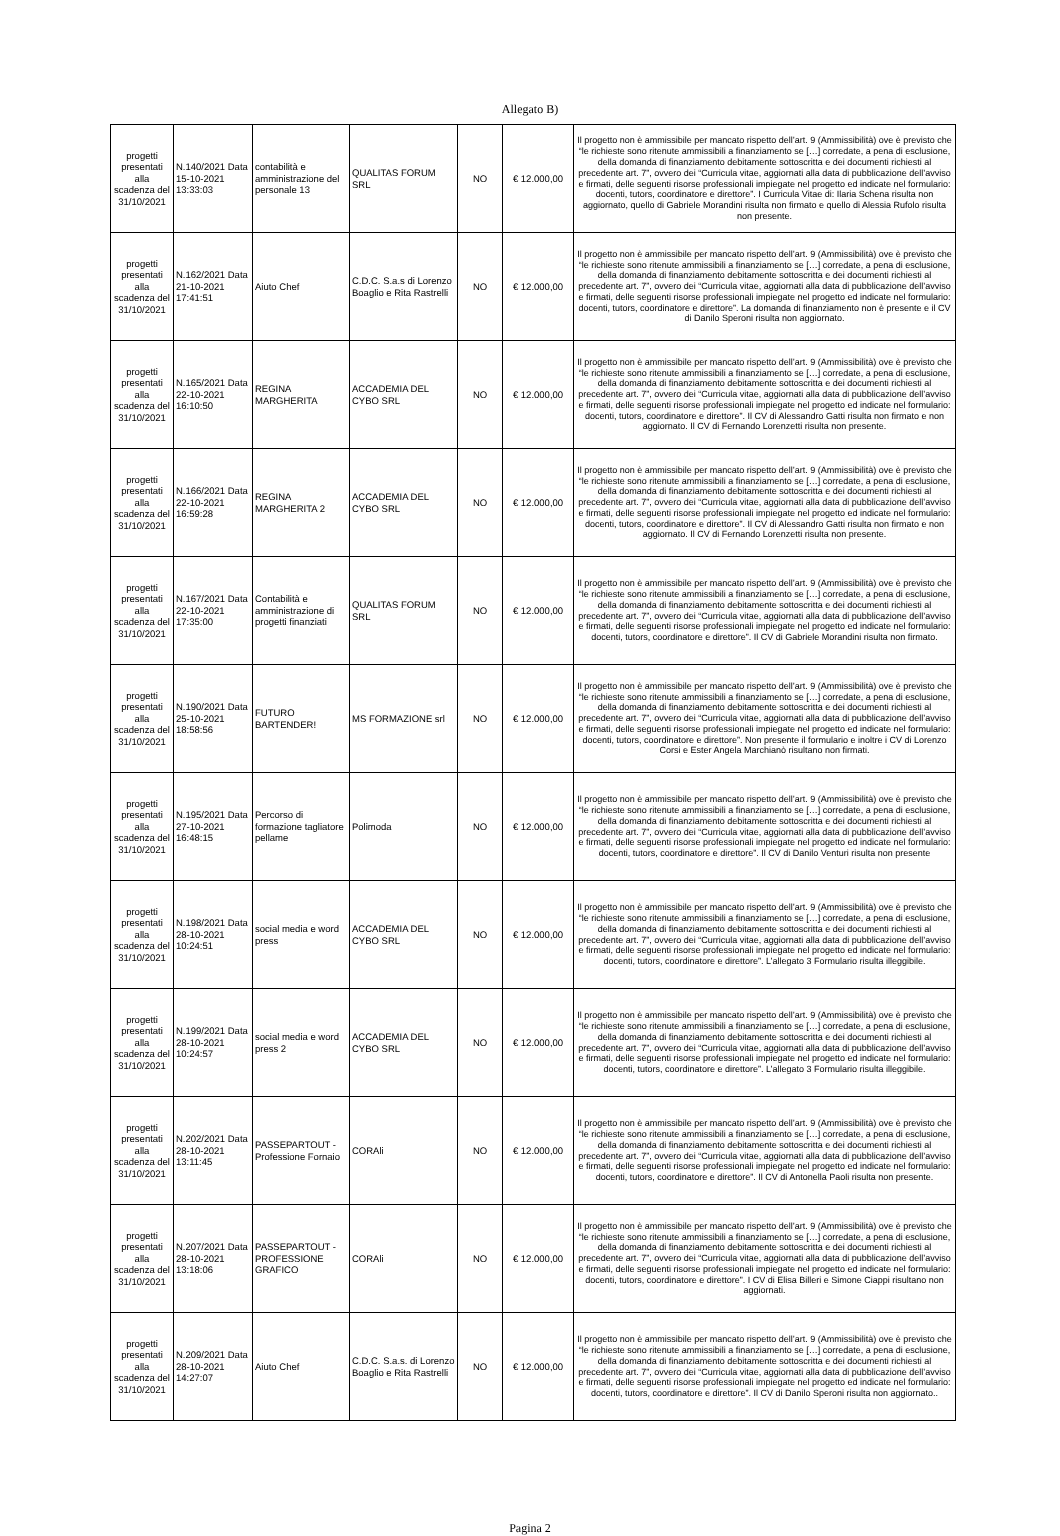Allegato B)
| progetti presentati alla scadenza del 31/10/2021 | N.140/2021 Data 15-10-2021 13:33:03 | contabilità e amministrazione del personale 13 | QUALITAS FORUM SRL | NO | € 12.000,00 | Il progetto non è ammissibile per mancato rispetto dell’art. 9 (Ammissibilità) ove è previsto che “le richieste sono ritenute ammissibili a finanziamento se […] corredate, a pena di esclusione, della domanda di finanziamento debitamente sottoscritta e dei documenti richiesti al precedente art. 7”, ovvero dei “Curricula vitae, aggiornati alla data di pubblicazione dell’avviso e firmati, delle seguenti risorse professionali impiegate nel progetto ed indicate nel formulario: docenti, tutors, coordinatore e direttore”. I Curricula Vitae di: Ilaria Schena risulta non aggiornato, quello di Gabriele Morandini risulta non firmato e quello di Alessia Rufolo risulta non presente. |
| progetti presentati alla scadenza del 31/10/2021 | N.162/2021 Data 21-10-2021 17:41:51 | Aiuto Chef | C.D.C. S.a.s di Lorenzo Boaglio e Rita Rastrelli | NO | € 12.000,00 | Il progetto non è ammissibile per mancato rispetto dell’art. 9 (Ammissibilità) ove è previsto che “le richieste sono ritenute ammissibili a finanziamento se […] corredate, a pena di esclusione, della domanda di finanziamento debitamente sottoscritta e dei documenti richiesti al precedente art. 7”, ovvero dei “Curricula vitae, aggiornati alla data di pubblicazione dell’avviso e firmati, delle seguenti risorse professionali impiegate nel progetto ed indicate nel formulario: docenti, tutors, coordinatore e direttore”. La domanda di finanziamento non è presente e il CV di Danilo Speroni risulta non aggiornato. |
| progetti presentati alla scadenza del 31/10/2021 | N.165/2021 Data 22-10-2021 16:10:50 | REGINA MARGHERITA | ACCADEMIA DEL CYBO SRL | NO | € 12.000,00 | Il progetto non è ammissibile per mancato rispetto dell’art. 9 (Ammissibilità) ove è previsto che “le richieste sono ritenute ammissibili a finanziamento se […] corredate, a pena di esclusione, della domanda di finanziamento debitamente sottoscritta e dei documenti richiesti al precedente art. 7”, ovvero dei “Curricula vitae, aggiornati alla data di pubblicazione dell’avviso e firmati, delle seguenti risorse professionali impiegate nel progetto ed indicate nel formulario: docenti, tutors, coordinatore e direttore”. Il CV di Alessandro Gatti risulta non firmato e non aggiornato. Il CV di Fernando Lorenzetti risulta non presente. |
| progetti presentati alla scadenza del 31/10/2021 | N.166/2021 Data 22-10-2021 16:59:28 | REGINA MARGHERITA 2 | ACCADEMIA DEL CYBO SRL | NO | € 12.000,00 | Il progetto non è ammissibile per mancato rispetto dell’art. 9 (Ammissibilità) ove è previsto che “le richieste sono ritenute ammissibili a finanziamento se […] corredate, a pena di esclusione, della domanda di finanziamento debitamente sottoscritta e dei documenti richiesti al precedente art. 7”, ovvero dei “Curricula vitae, aggiornati alla data di pubblicazione dell’avviso e firmati, delle seguenti risorse professionali impiegate nel progetto ed indicate nel formulario: docenti, tutors, coordinatore e direttore”. Il CV di Alessandro Gatti risulta non firmato e non aggiornato. Il CV di Fernando Lorenzetti risulta non presente. |
| progetti presentati alla scadenza del 31/10/2021 | N.167/2021 Data 22-10-2021 17:35:00 | Contabilità e amministrazione di progetti finanziati | QUALITAS FORUM SRL | NO | € 12.000,00 | Il progetto non è ammissibile per mancato rispetto dell’art. 9 (Ammissibilità) ove è previsto che “le richieste sono ritenute ammissibili a finanziamento se […] corredate, a pena di esclusione, della domanda di finanziamento debitamente sottoscritta e dei documenti richiesti al precedente art. 7”, ovvero dei “Curricula vitae, aggiornati alla data di pubblicazione dell’avviso e firmati, delle seguenti risorse professionali impiegate nel progetto ed indicate nel formulario: docenti, tutors, coordinatore e direttore”. Il CV di Gabriele Morandini risulta non firmato. |
| progetti presentati alla scadenza del 31/10/2021 | N.190/2021 Data 25-10-2021 18:58:56 | FUTURO BARTENDER! | MS FORMAZIONE srl | NO | € 12.000,00 | Il progetto non è ammissibile per mancato rispetto dell’art. 9 (Ammissibilità) ove è previsto che “le richieste sono ritenute ammissibili a finanziamento se […] corredate, a pena di esclusione, della domanda di finanziamento debitamente sottoscritta e dei documenti richiesti al precedente art. 7”, ovvero dei “Curricula vitae, aggiornati alla data di pubblicazione dell’avviso e firmati, delle seguenti risorse professionali impiegate nel progetto ed indicate nel formulario: docenti, tutors, coordinatore e direttore”. Non presente il formulario e inoltre i CV di Lorenzo Corsi e Ester Angela Marchianò risultano non firmati. |
| progetti presentati alla scadenza del 31/10/2021 | N.195/2021 Data 27-10-2021 16:48:15 | Percorso di formazione tagliatore pellame | Polimoda | NO | € 12.000,00 | Il progetto non è ammissibile per mancato rispetto dell’art. 9 (Ammissibilità) ove è previsto che “le richieste sono ritenute ammissibili a finanziamento se […] corredate, a pena di esclusione, della domanda di finanziamento debitamente sottoscritta e dei documenti richiesti al precedente art. 7”, ovvero dei “Curricula vitae, aggiornati alla data di pubblicazione dell’avviso e firmati, delle seguenti risorse professionali impiegate nel progetto ed indicate nel formulario: docenti, tutors, coordinatore e direttore”. Il CV di Danilo Venturi risulta non presente |
| progetti presentati alla scadenza del 31/10/2021 | N.198/2021 Data 28-10-2021 10:24:51 | social media e word press | ACCADEMIA DEL CYBO SRL | NO | € 12.000,00 | Il progetto non è ammissibile per mancato rispetto dell’art. 9 (Ammissibilità) ove è previsto che “le richieste sono ritenute ammissibili a finanziamento se […] corredate, a pena di esclusione, della domanda di finanziamento debitamente sottoscritta e dei documenti richiesti al precedente art. 7”, ovvero dei “Curricula vitae, aggiornati alla data di pubblicazione dell’avviso e firmati, delle seguenti risorse professionali impiegate nel progetto ed indicate nel formulario: docenti, tutors, coordinatore e direttore”. L’allegato 3 Formulario risulta illeggibile. |
| progetti presentati alla scadenza del 31/10/2021 | N.199/2021 Data 28-10-2021 10:24:57 | social media e word press 2 | ACCADEMIA DEL CYBO SRL | NO | € 12.000,00 | Il progetto non è ammissibile per mancato rispetto dell’art. 9 (Ammissibilità) ove è previsto che “le richieste sono ritenute ammissibili a finanziamento se […] corredate, a pena di esclusione, della domanda di finanziamento debitamente sottoscritta e dei documenti richiesti al precedente art. 7”, ovvero dei “Curricula vitae, aggiornati alla data di pubblicazione dell’avviso e firmati, delle seguenti risorse professionali impiegate nel progetto ed indicate nel formulario: docenti, tutors, coordinatore e direttore”. L’allegato 3 Formulario risulta illeggibile. |
| progetti presentati alla scadenza del 31/10/2021 | N.202/2021 Data 28-10-2021 13:11:45 | PASSEPARTOUT - Professione Fornaio | CORAli | NO | € 12.000,00 | Il progetto non è ammissibile per mancato rispetto dell’art. 9 (Ammissibilità) ove è previsto che “le richieste sono ritenute ammissibili a finanziamento se […] corredate, a pena di esclusione, della domanda di finanziamento debitamente sottoscritta e dei documenti richiesti al precedente art. 7”, ovvero dei “Curricula vitae, aggiornati alla data di pubblicazione dell’avviso e firmati, delle seguenti risorse professionali impiegate nel progetto ed indicate nel formulario: docenti, tutors, coordinatore e direttore”. Il CV di Antonella Paoli risulta non presente. |
| progetti presentati alla scadenza del 31/10/2021 | N.207/2021 Data 28-10-2021 13:18:06 | PASSEPARTOUT - PROFESSIONE GRAFICO | CORAli | NO | € 12.000,00 | Il progetto non è ammissibile per mancato rispetto dell’art. 9 (Ammissibilità) ove è previsto che “le richieste sono ritenute ammissibili a finanziamento se […] corredate, a pena di esclusione, della domanda di finanziamento debitamente sottoscritta e dei documenti richiesti al precedente art. 7”, ovvero dei “Curricula vitae, aggiornati alla data di pubblicazione dell’avviso e firmati, delle seguenti risorse professionali impiegate nel progetto ed indicate nel formulario: docenti, tutors, coordinatore e direttore”. I CV di Elisa Billeri e Simone Ciappi risultano non aggiornati. |
| progetti presentati alla scadenza del 31/10/2021 | N.209/2021 Data 28-10-2021 14:27:07 | Aiuto Chef | C.D.C. S.a.s. di Lorenzo Boaglio e Rita Rastrelli | NO | € 12.000,00 | Il progetto non è ammissibile per mancato rispetto dell’art. 9 (Ammissibilità) ove è previsto che “le richieste sono ritenute ammissibili a finanziamento se […] corredate, a pena di esclusione, della domanda di finanziamento debitamente sottoscritta e dei documenti richiesti al precedente art. 7”, ovvero dei “Curricula vitae, aggiornati alla data di pubblicazione dell’avviso e firmati, delle seguenti risorse professionali impiegate nel progetto ed indicate nel formulario: docenti, tutors, coordinatore e direttore”. Il CV di Danilo Speroni risulta non aggiornato.. |
Pagina 2